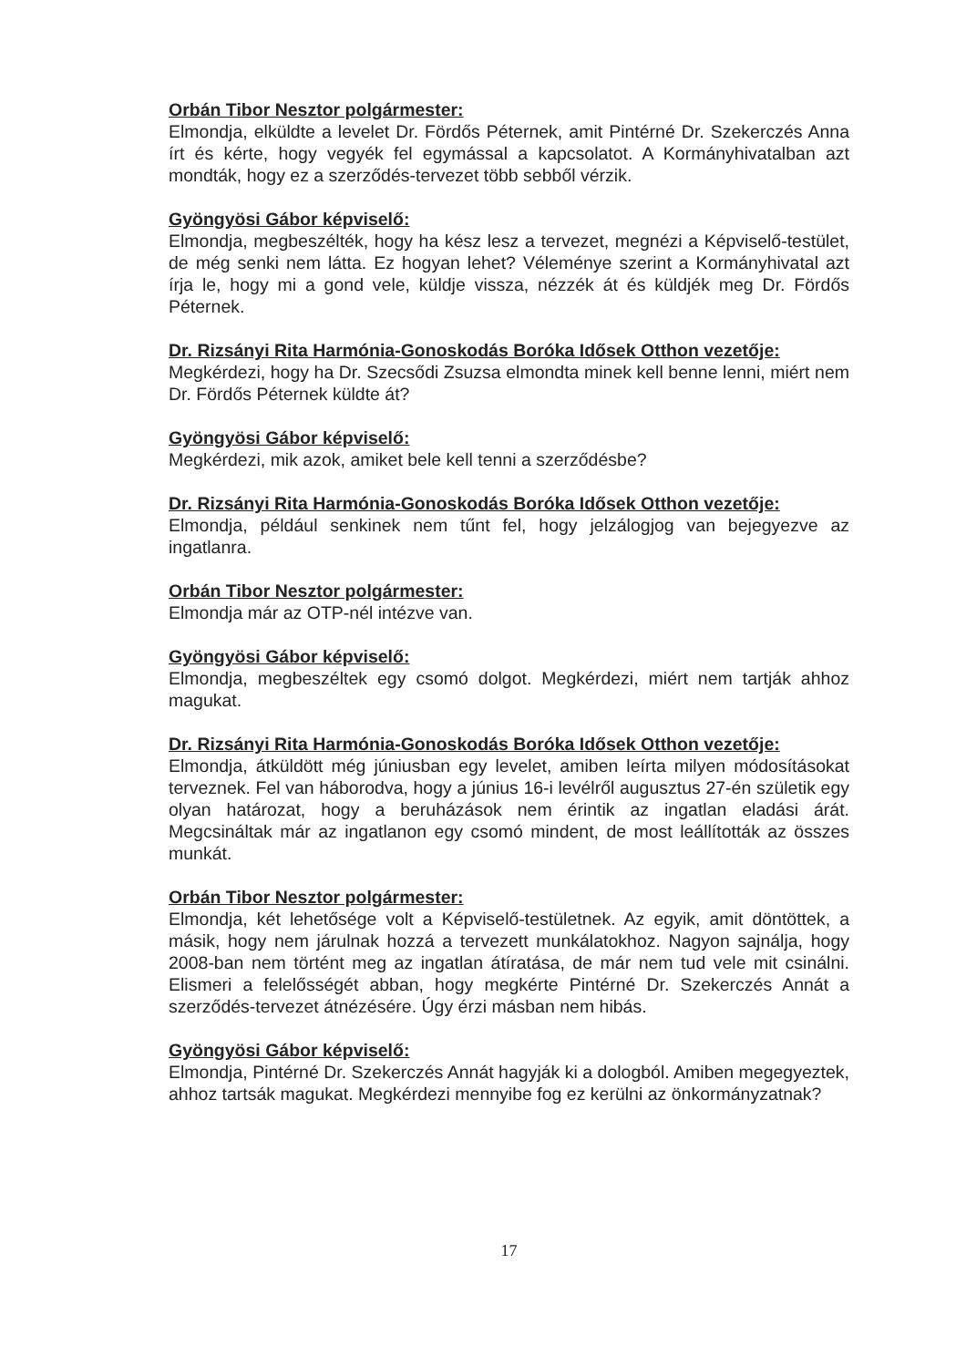Orbán Tibor Nesztor polgármester:
Elmondja, elküldte a levelet Dr. Fördős Péternek, amit Pintérné Dr. Szekerczés Anna írt és kérte, hogy vegyék fel egymással a kapcsolatot. A Kormányhivatalban azt mondták, hogy ez a szerződés-tervezet több sebből vérzik.
Gyöngyösi Gábor képviselő:
Elmondja, megbeszélték, hogy ha kész lesz a tervezet, megnézi a Képviselő-testület, de még senki nem látta. Ez hogyan lehet? Véleménye szerint a Kormányhivatal azt írja le, hogy mi a gond vele, küldje vissza, nézzék át és küldjék meg Dr. Fördős Péternek.
Dr. Rizsányi Rita Harmónia-Gonoskodás Boróka Idősek Otthon vezetője:
Megkérdezi, hogy ha Dr. Szecsődi Zsuzsa elmondta minek kell benne lenni, miért nem Dr. Fördős Péternek küldte át?
Gyöngyösi Gábor képviselő:
Megkérdezi, mik azok, amiket bele kell tenni a szerződésbe?
Dr. Rizsányi Rita Harmónia-Gonoskodás Boróka Idősek Otthon vezetője:
Elmondja, például senkinek nem tűnt fel, hogy jelzálogjog van bejegyezve az ingatlanra.
Orbán Tibor Nesztor polgármester:
Elmondja már az OTP-nél intézve van.
Gyöngyösi Gábor képviselő:
Elmondja, megbeszéltek egy csomó dolgot. Megkérdezi, miért nem tartják ahhoz magukat.
Dr. Rizsányi Rita Harmónia-Gonoskodás Boróka Idősek Otthon vezetője:
Elmondja, átküldött még júniusban egy levelet, amiben leírta milyen módosításokat terveznek. Fel van háborodva, hogy a június 16-i levélről augusztus 27-én születik egy olyan határozat, hogy a beruházások nem érintik az ingatlan eladási árát. Megcsináltak már az ingatlanon egy csomó mindent, de most leállították az összes munkát.
Orbán Tibor Nesztor polgármester:
Elmondja, két lehetősége volt a Képviselő-testületnek. Az egyik, amit döntöttek, a másik, hogy nem járulnak hozzá a tervezett munkálatokhoz. Nagyon sajnálja, hogy 2008-ban nem történt meg az ingatlan átíratása, de már nem tud vele mit csinálni. Elismeri a felelősségét abban, hogy megkérte Pintérné Dr. Szekerczés Annát a szerződés-tervezet átnézésére. Úgy érzi másban nem hibás.
Gyöngyösi Gábor képviselő:
Elmondja, Pintérné Dr. Szekerczés Annát hagyják ki a dologból. Amiben megegyeztek, ahhoz tartsák magukat. Megkérdezi mennyibe fog ez kerülni az önkormányzatnak?
17